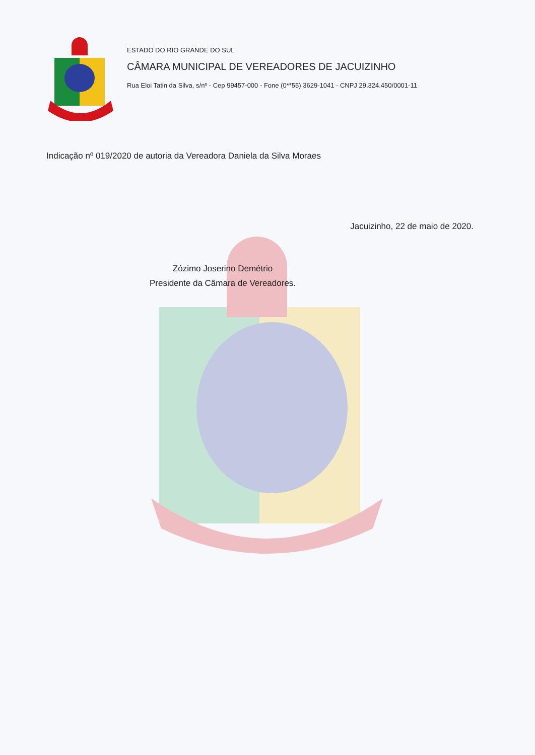ESTADO DO RIO GRANDE DO SUL
CÂMARA MUNICIPAL DE VEREADORES DE JACUIZINHO
Rua Eloi Tatin da Silva, s/nº - Cep 99457-000 - Fone (0**55) 3629-1041 - CNPJ 29.324.450/0001-11
Indicação nº 019/2020 de autoria da Vereadora Daniela da Silva Moraes
Jacuizinho, 22 de maio de 2020.
Zózimo Joserino Demétrio
Presidente da Câmara de Vereadores.